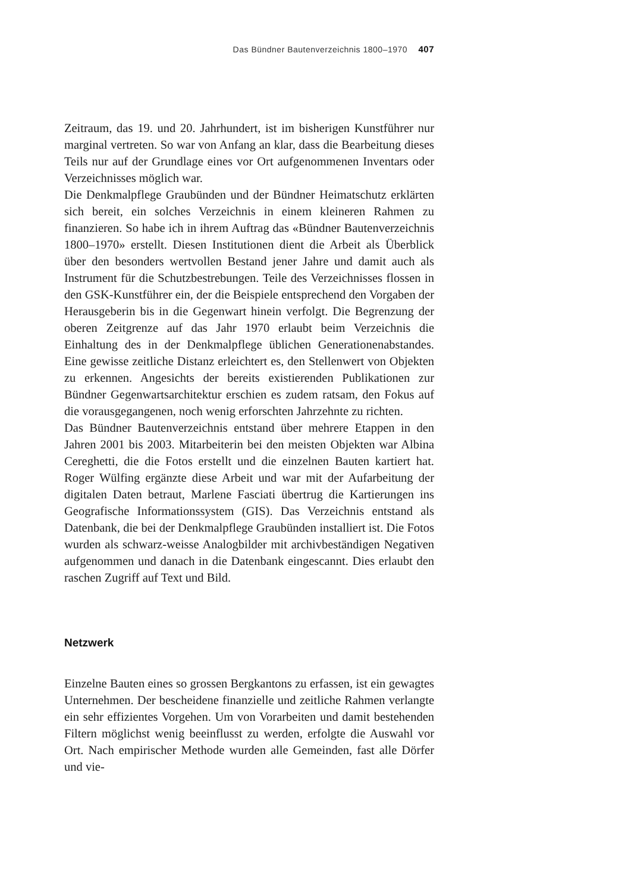Das Bündner Bautenverzeichnis 1800–1970 407
Zeitraum, das 19. und 20. Jahrhundert, ist im bisherigen Kunstführer nur marginal vertreten. So war von Anfang an klar, dass die Bearbeitung dieses Teils nur auf der Grundlage eines vor Ort aufgenommenen Inventars oder Verzeichnisses möglich war.
Die Denkmalpflege Graubünden und der Bündner Heimatschutz erklärten sich bereit, ein solches Verzeichnis in einem kleineren Rahmen zu finanzieren. So habe ich in ihrem Auftrag das «Bündner Bautenverzeichnis 1800–1970» erstellt. Diesen Institutionen dient die Arbeit als Überblick über den besonders wertvollen Bestand jener Jahre und damit auch als Instrument für die Schutzbestrebungen. Teile des Verzeichnisses flossen in den GSK-Kunstführer ein, der die Beispiele entsprechend den Vorgaben der Herausgeberin bis in die Gegenwart hinein verfolgt. Die Begrenzung der oberen Zeitgrenze auf das Jahr 1970 erlaubt beim Verzeichnis die Einhaltung des in der Denkmalpflege üblichen Generationenabstandes. Eine gewisse zeitliche Distanz erleichtert es, den Stellenwert von Objekten zu erkennen. Angesichts der bereits existierenden Publikationen zur Bündner Gegenwartsarchitektur erschien es zudem ratsam, den Fokus auf die vorausgegangenen, noch wenig erforschten Jahrzehnte zu richten.
Das Bündner Bautenverzeichnis entstand über mehrere Etappen in den Jahren 2001 bis 2003. Mitarbeiterin bei den meisten Objekten war Albina Cereghetti, die die Fotos erstellt und die einzelnen Bauten kartiert hat. Roger Wülfing ergänzte diese Arbeit und war mit der Aufarbeitung der digitalen Daten betraut, Marlene Fasciati übertrug die Kartierungen ins Geografische Informationssystem (GIS). Das Verzeichnis entstand als Datenbank, die bei der Denkmalpflege Graubünden installiert ist. Die Fotos wurden als schwarz-weisse Analogbilder mit archivbeständigen Negativen aufgenommen und danach in die Datenbank eingescannt. Dies erlaubt den raschen Zugriff auf Text und Bild.
Netzwerk
Einzelne Bauten eines so grossen Bergkantons zu erfassen, ist ein gewagtes Unternehmen. Der bescheidene finanzielle und zeitliche Rahmen verlangte ein sehr effizientes Vorgehen. Um von Vorarbeiten und damit bestehenden Filtern möglichst wenig beeinflusst zu werden, erfolgte die Auswahl vor Ort. Nach empirischer Methode wurden alle Gemeinden, fast alle Dörfer und vie-